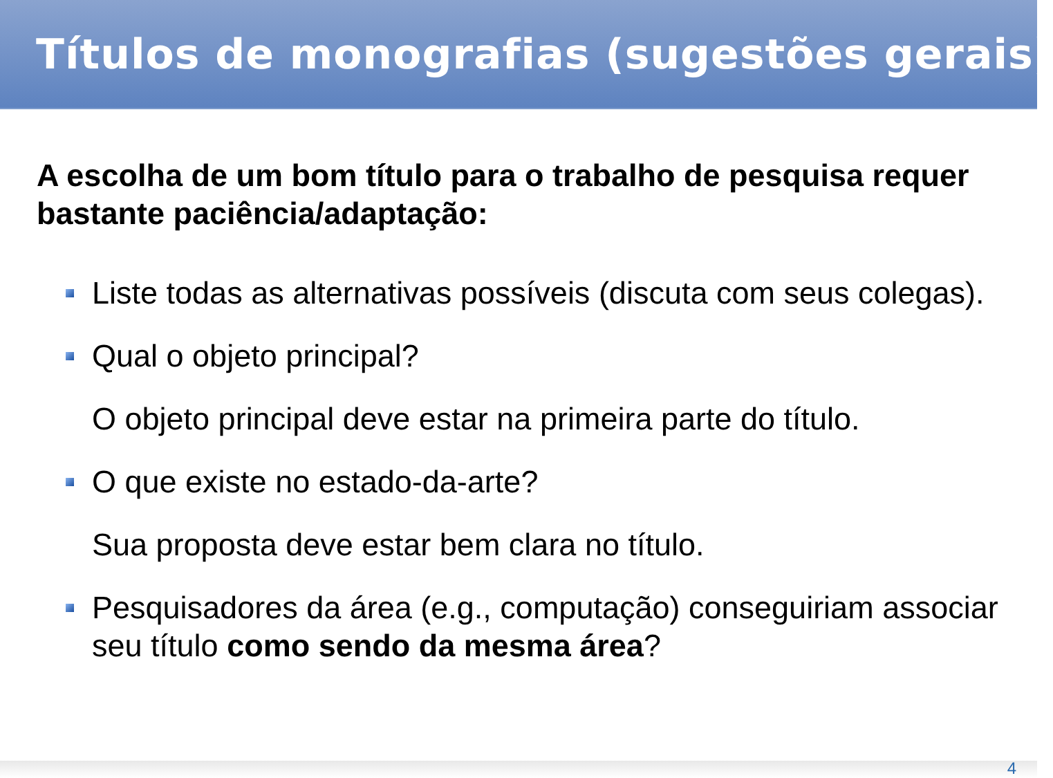Títulos de monografias (sugestões gerais)
A escolha de um bom título para o trabalho de pesquisa requer bastante paciência/adaptação:
Liste todas as alternativas possíveis (discuta com seus colegas).
Qual o objeto principal?
O objeto principal deve estar na primeira parte do título.
O que existe no estado-da-arte?
Sua proposta deve estar bem clara no título.
Pesquisadores da área (e.g., computação) conseguiriam associar seu título como sendo da mesma área?
4